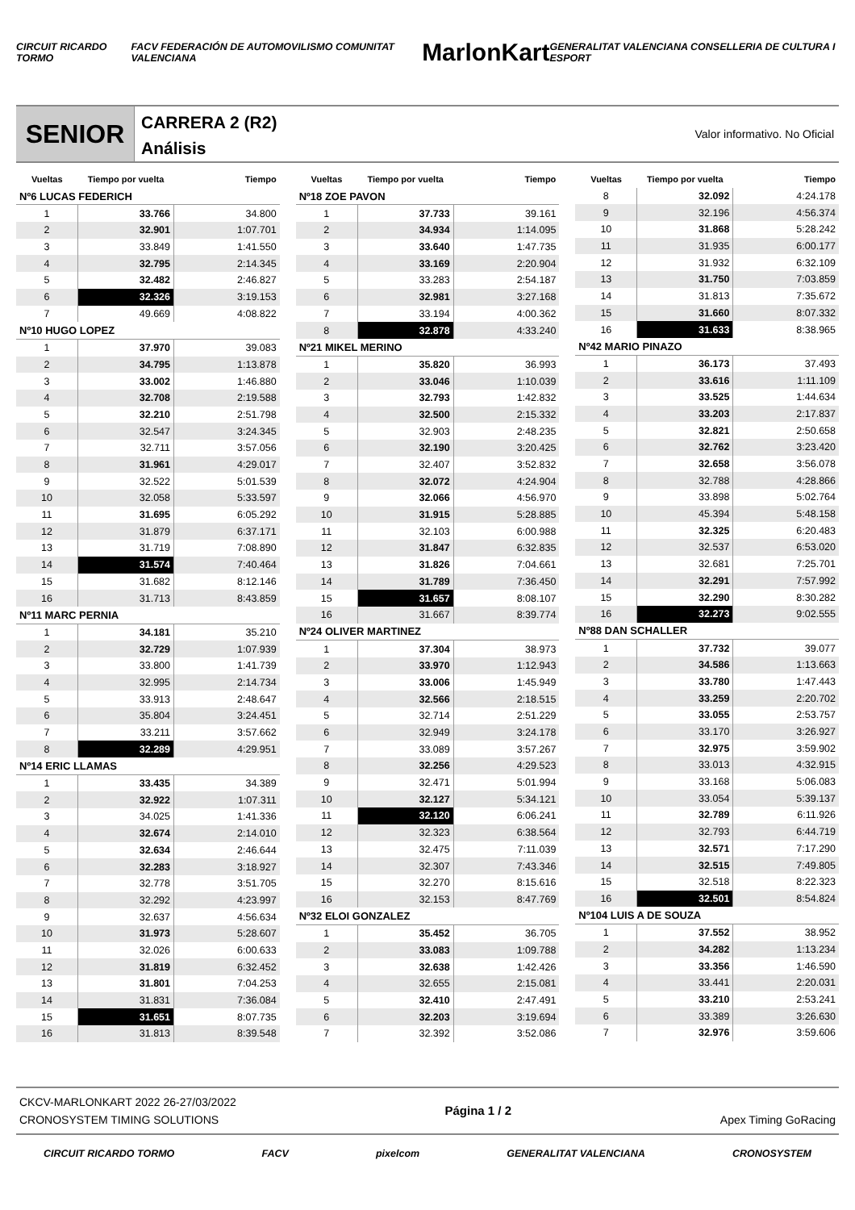CIRCUIT RICARDO TORMO
FACV FEDERACIÓN DE AUTOMOVILISMO COMUNITAT VALENCIANA
MarlonKart
GENERALITAT VALENCIANA CONSELLERIA DE CULTURA I ESPORT
SENIOR
CARRERA 2 (R2)
Análisis
Valor informativo. No Oficial
| Vueltas | Tiempo por vuelta | Tiempo |
| --- | --- | --- |
| Nº6 LUCAS FEDERICH | | |
| 1 | 33.766 | 34.800 |
| 2 | 32.901 | 1:07.701 |
| 3 | 33.849 | 1:41.550 |
| 4 | 32.795 | 2:14.345 |
| 5 | 32.482 | 2:46.827 |
| 6 | 32.326 | 3:19.153 |
| 7 | 49.669 | 4:08.822 |
| Nº10 HUGO LOPEZ | | |
| 1 | 37.970 | 39.083 |
| 2 | 34.795 | 1:13.878 |
| 3 | 33.002 | 1:46.880 |
| 4 | 32.708 | 2:19.588 |
| 5 | 32.210 | 2:51.798 |
| 6 | 32.547 | 3:24.345 |
| 7 | 32.711 | 3:57.056 |
| 8 | 31.961 | 4:29.017 |
| 9 | 32.522 | 5:01.539 |
| 10 | 32.058 | 5:33.597 |
| 11 | 31.695 | 6:05.292 |
| 12 | 31.879 | 6:37.171 |
| 13 | 31.719 | 7:08.890 |
| 14 | 31.574 | 7:40.464 |
| 15 | 31.682 | 8:12.146 |
| 16 | 31.713 | 8:43.859 |
| Nº11 MARC PERNIA | | |
| 1 | 34.181 | 35.210 |
| 2 | 32.729 | 1:07.939 |
| 3 | 33.800 | 1:41.739 |
| 4 | 32.995 | 2:14.734 |
| 5 | 33.913 | 2:48.647 |
| 6 | 35.804 | 3:24.451 |
| 7 | 33.211 | 3:57.662 |
| 8 | 32.289 | 4:29.951 |
| Nº14 ERIC LLAMAS | | |
| 1 | 33.435 | 34.389 |
| 2 | 32.922 | 1:07.311 |
| 3 | 34.025 | 1:41.336 |
| 4 | 32.674 | 2:14.010 |
| 5 | 32.634 | 2:46.644 |
| 6 | 32.283 | 3:18.927 |
| 7 | 32.778 | 3:51.705 |
| 8 | 32.292 | 4:23.997 |
| 9 | 32.637 | 4:56.634 |
| 10 | 31.973 | 5:28.607 |
| 11 | 32.026 | 6:00.633 |
| 12 | 31.819 | 6:32.452 |
| 13 | 31.801 | 7:04.253 |
| 14 | 31.831 | 7:36.084 |
| 15 | 31.651 | 8:07.735 |
| 16 | 31.813 | 8:39.548 |
| Vueltas | Tiempo por vuelta | Tiempo |
| --- | --- | --- |
| Nº18 ZOE PAVON | | |
| 1 | 37.733 | 39.161 |
| 2 | 34.934 | 1:14.095 |
| 3 | 33.640 | 1:47.735 |
| 4 | 33.169 | 2:20.904 |
| 5 | 33.283 | 2:54.187 |
| 6 | 32.981 | 3:27.168 |
| 7 | 33.194 | 4:00.362 |
| 8 | 32.878 | 4:33.240 |
| Nº21 MIKEL MERINO | | |
| 1 | 35.820 | 36.993 |
| 2 | 33.046 | 1:10.039 |
| 3 | 32.793 | 1:42.832 |
| 4 | 32.500 | 2:15.332 |
| 5 | 32.903 | 2:48.235 |
| 6 | 32.190 | 3:20.425 |
| 7 | 32.407 | 3:52.832 |
| 8 | 32.072 | 4:24.904 |
| 9 | 32.066 | 4:56.970 |
| 10 | 31.915 | 5:28.885 |
| 11 | 32.103 | 6:00.988 |
| 12 | 31.847 | 6:32.835 |
| 13 | 31.826 | 7:04.661 |
| 14 | 31.789 | 7:36.450 |
| 15 | 31.657 | 8:08.107 |
| 16 | 31.667 | 8:39.774 |
| Nº24 OLIVER MARTINEZ | | |
| 1 | 37.304 | 38.973 |
| 2 | 33.970 | 1:12.943 |
| 3 | 33.006 | 1:45.949 |
| 4 | 32.566 | 2:18.515 |
| 5 | 32.714 | 2:51.229 |
| 6 | 32.949 | 3:24.178 |
| 7 | 33.089 | 3:57.267 |
| 8 | 32.256 | 4:29.523 |
| 9 | 32.471 | 5:01.994 |
| 10 | 32.127 | 5:34.121 |
| 11 | 32.120 | 6:06.241 |
| 12 | 32.323 | 6:38.564 |
| 13 | 32.475 | 7:11.039 |
| 14 | 32.307 | 7:43.346 |
| 15 | 32.270 | 8:15.616 |
| 16 | 32.153 | 8:47.769 |
| Nº32 ELOI GONZALEZ | | |
| 1 | 35.452 | 36.705 |
| 2 | 33.083 | 1:09.788 |
| 3 | 32.638 | 1:42.426 |
| 4 | 32.655 | 2:15.081 |
| 5 | 32.410 | 2:47.491 |
| 6 | 32.203 | 3:19.694 |
| 7 | 32.392 | 3:52.086 |
| Vueltas | Tiempo por vuelta | Tiempo |
| --- | --- | --- |
| 8 | 32.092 | 4:24.178 |
| 9 | 32.196 | 4:56.374 |
| 10 | 31.868 | 5:28.242 |
| 11 | 31.935 | 6:00.177 |
| 12 | 31.932 | 6:32.109 |
| 13 | 31.750 | 7:03.859 |
| 14 | 31.813 | 7:35.672 |
| 15 | 31.660 | 8:07.332 |
| 16 | 31.633 | 8:38.965 |
| Nº42 MARIO PINAZO | | |
| 1 | 36.173 | 37.493 |
| 2 | 33.616 | 1:11.109 |
| 3 | 33.525 | 1:44.634 |
| 4 | 33.203 | 2:17.837 |
| 5 | 32.821 | 2:50.658 |
| 6 | 32.762 | 3:23.420 |
| 7 | 32.658 | 3:56.078 |
| 8 | 32.788 | 4:28.866 |
| 9 | 33.898 | 5:02.764 |
| 10 | 45.394 | 5:48.158 |
| 11 | 32.325 | 6:20.483 |
| 12 | 32.537 | 6:53.020 |
| 13 | 32.681 | 7:25.701 |
| 14 | 32.291 | 7:57.992 |
| 15 | 32.290 | 8:30.282 |
| 16 | 32.273 | 9:02.555 |
| Nº88 DAN SCHALLER | | |
| 1 | 37.732 | 39.077 |
| 2 | 34.586 | 1:13.663 |
| 3 | 33.780 | 1:47.443 |
| 4 | 33.259 | 2:20.702 |
| 5 | 33.055 | 2:53.757 |
| 6 | 33.170 | 3:26.927 |
| 7 | 32.975 | 3:59.902 |
| 8 | 33.013 | 4:32.915 |
| 9 | 33.168 | 5:06.083 |
| 10 | 33.054 | 5:39.137 |
| 11 | 32.789 | 6:11.926 |
| 12 | 32.793 | 6:44.719 |
| 13 | 32.571 | 7:17.290 |
| 14 | 32.515 | 7:49.805 |
| 15 | 32.518 | 8:22.323 |
| 16 | 32.501 | 8:54.824 |
| Nº104 LUIS A DE SOUZA | | |
| 1 | 37.552 | 38.952 |
| 2 | 34.282 | 1:13.234 |
| 3 | 33.356 | 1:46.590 |
| 4 | 33.441 | 2:20.031 |
| 5 | 33.210 | 2:53.241 |
| 6 | 33.389 | 3:26.630 |
| 7 | 32.976 | 3:59.606 |
CKCV-MARLONKART 2022 26-27/03/2022
CRONOSYSTEM TIMING SOLUTIONS
Página 1 / 2 Apex Timing GoRacing
CIRCUIT RICARDO TORMO FACV pixelcom GENERALITAT VALENCIANA CRONOSYSTEM